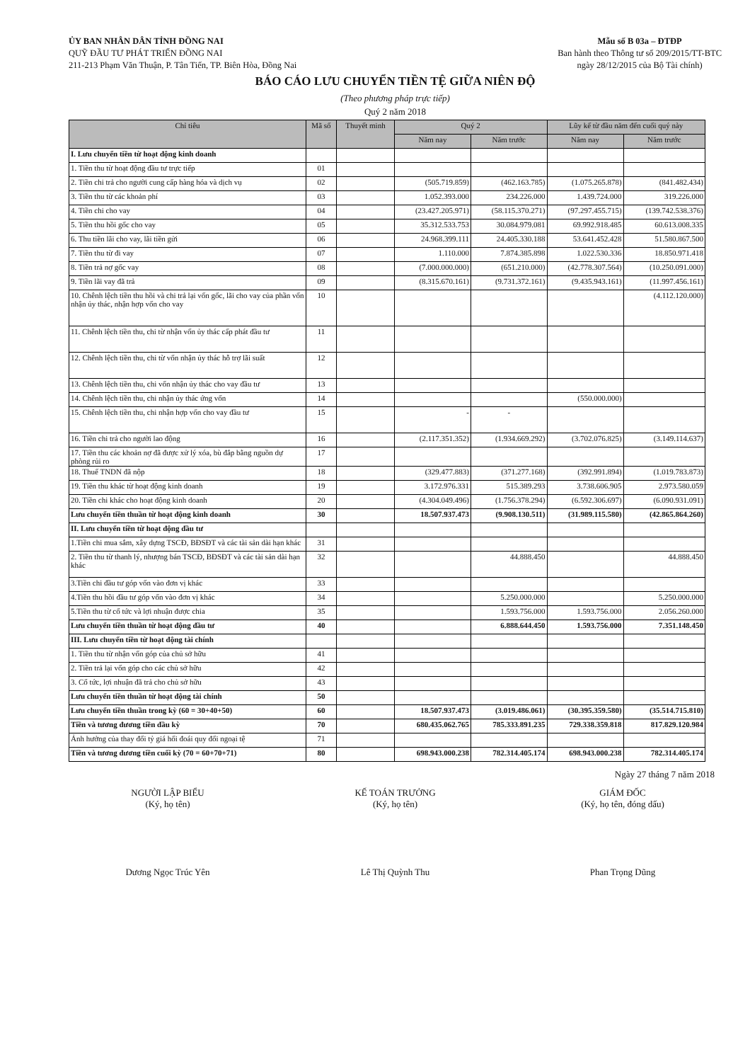ỦY BAN NHÂN DÂN TỈNH ĐỒNG NAI
QUỸ ĐẦU TƯ PHÁT TRIỂN ĐỒNG NAI
211-213 Phạm Văn Thuận, P. Tân Tiến, TP. Biên Hòa, Đồng Nai
Mẫu số B 03a – ĐTĐP
Ban hành theo Thông tư số 209/2015/TT-BTC
ngày 28/12/2015 của Bộ Tài chính)
BÁO CÁO LƯU CHUYỂN TIỀN TỆ GIỮA NIÊN ĐỘ
(Theo phương pháp trực tiếp)
Quý 2 năm 2018
| Chỉ tiêu | Mã số | Thuyết minh | Quý 2 | | Lũy kế từ đầu năm đến cuối quý này | |
| --- | --- | --- | --- | --- | --- | --- |
| | | | Năm nay | Năm trước | Năm nay | Năm trước |
| I. Lưu chuyển tiền từ hoạt động kinh doanh | | | | | | |
| 1. Tiền thu từ hoạt động đầu tư trực tiếp | 01 | | | | | |
| 2. Tiền chi trả cho người cung cấp hàng hóa và dịch vụ | 02 | | (505.719.859) | (462.163.785) | (1.075.265.878) | (841.482.434) |
| 3. Tiền thu từ các khoản phí | 03 | | 1.052.393.000 | 234.226.000 | 1.439.724.000 | 319.226.000 |
| 4. Tiền chi cho vay | 04 | | (23.427.205.971) | (58.115.370.271) | (97.297.455.715) | (139.742.538.376) |
| 5. Tiền thu hồi gốc cho vay | 05 | | 35.312.533.753 | 30.084.979.081 | 69.992.918.485 | 60.613.008.335 |
| 6. Thu tiền lãi cho vay, lãi tiền gửi | 06 | | 24.968.399.111 | 24.405.330.188 | 53.641.452.428 | 51.580.867.500 |
| 7. Tiền thu từ đi vay | 07 | | 1.110.000 | 7.874.385.898 | 1.022.530.336 | 18.850.971.418 |
| 8. Tiền trả nợ gốc vay | 08 | | (7.000.000.000) | (651.210.000) | (42.778.307.564) | (10.250.091.000) |
| 9. Tiền lãi vay đã trả | 09 | | (8.315.670.161) | (9.731.372.161) | (9.435.943.161) | (11.997.456.161) |
| 10. Chênh lệch tiền thu hồi và chi trả lại vốn gốc, lãi cho vay của phần vốn nhận ủy thác, nhận hợp vốn cho vay | 10 | | | | | (4.112.120.000) |
| 11. Chênh lệch tiền thu, chi từ nhận vốn ủy thác cấp phát đầu tư | 11 | | | | | |
| 12. Chênh lệch tiền thu, chi từ vốn nhận ủy thác hỗ trợ lãi suất | 12 | | | | | |
| 13. Chênh lệch tiền thu, chi vốn nhận ủy thác cho vay đầu tư | 13 | | | | | |
| 14. Chênh lệch tiền thu, chi nhận ủy thác ứng vốn | 14 | | | | (550.000.000) | |
| 15. Chênh lệch tiền thu, chi nhận hợp vốn cho vay đầu tư | 15 | | - | - | | |
| 16. Tiền chi trả cho người lao động | 16 | | (2.117.351.352) | (1.934.669.292) | (3.702.076.825) | (3.149.114.637) |
| 17. Tiền thu các khoản nợ đã được xử lý xóa, bù đắp bằng nguồn dự phòng rủi ro | 17 | | | | | |
| 18. Thuế TNDN đã nộp | 18 | | (329.477.883) | (371.277.168) | (392.991.894) | (1.019.783.873) |
| 19. Tiền thu khác từ hoạt động kinh doanh | 19 | | 3.172.976.331 | 515.389.293 | 3.738.606.905 | 2.973.580.059 |
| 20. Tiền chi khác cho hoạt động kinh doanh | 20 | | (4.304.049.496) | (1.756.378.294) | (6.592.306.697) | (6.090.931.091) |
| Lưu chuyển tiền thuần từ hoạt động kinh doanh | 30 | | 18.507.937.473 | (9.908.130.511) | (31.989.115.580) | (42.865.864.260) |
| II. Lưu chuyển tiền từ hoạt động đầu tư | | | | | | |
| 1.Tiền chi mua sắm, xây dựng TSCĐ, BĐSĐT và các tài sản dài hạn khác | 31 | | | | | |
| 2. Tiền thu từ thanh lý, nhượng bán TSCĐ, BĐSĐT và các tài sản dài hạn khác | 32 | | | 44.888.450 | | 44.888.450 |
| 3.Tiền chi đầu tư góp vốn vào đơn vị khác | 33 | | | | | |
| 4.Tiền thu hồi đầu tư góp vốn vào đơn vị khác | 34 | | | 5.250.000.000 | | 5.250.000.000 |
| 5.Tiền thu từ cổ tức và lợi nhuận được chia | 35 | | | 1.593.756.000 | 1.593.756.000 | 2.056.260.000 |
| Lưu chuyển tiền thuần từ hoạt động đầu tư | 40 | | | 6.888.644.450 | 1.593.756.000 | 7.351.148.450 |
| III. Lưu chuyển tiền từ hoạt động tài chính | | | | | | |
| 1. Tiền thu từ nhận vốn góp của chủ sở hữu | 41 | | | | | |
| 2. Tiền trả lại vốn góp cho các chủ sở hữu | 42 | | | | | |
| 3. Cổ tức, lợi nhuận đã trả cho chủ sở hữu | 43 | | | | | |
| Lưu chuyển tiền thuần từ hoạt động tài chính | 50 | | | | | |
| Lưu chuyển tiền thuần trong kỳ (60 = 30+40+50) | 60 | | 18.507.937.473 | (3.019.486.061) | (30.395.359.580) | (35.514.715.810) |
| Tiền và tương đương tiền đầu kỳ | 70 | | 680.435.062.765 | 785.333.891.235 | 729.338.359.818 | 817.829.120.984 |
| Ảnh hưởng của thay đổi tỷ giá hối đoái quy đổi ngoại tệ | 71 | | | | | |
| Tiền và tương đương tiền cuối kỳ (70 = 60+70+71) | 80 | | 698.943.000.238 | 782.314.405.174 | 698.943.000.238 | 782.314.405.174 |
Ngày 27 tháng 7 năm 2018
NGƯỜI LẬP BIỂU
(Ký, họ tên)
Dương Ngọc Trúc Yên
KẾ TOÁN TRƯỞNG
(Ký, họ tên)
Lê Thị Quỳnh Thu
GIÁM ĐỐC
(Ký, họ tên, đóng dấu)
Phan Trọng Dũng